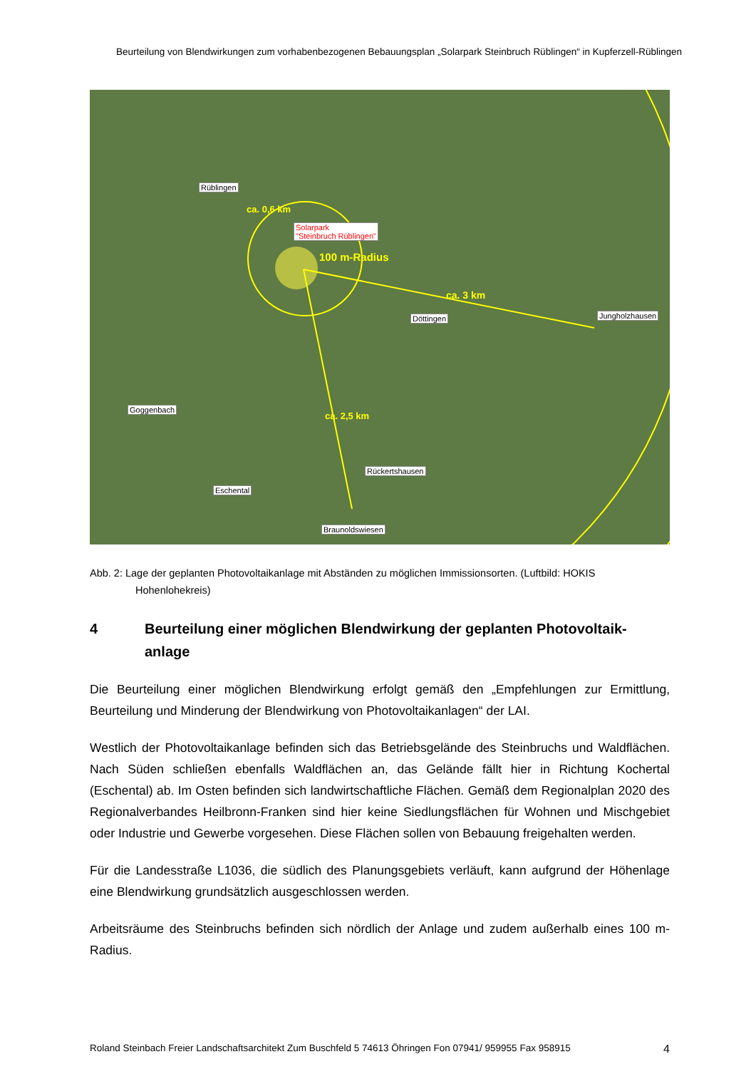Beurteilung von Blendwirkungen zum vorhabenbezogenen Bebauungsplan „Solarpark Steinbruch Rüblingen“ in Kupferzell-Rüblingen
Rüblingen
Solarpark
"Steinbruch Rüblingen"
Döttingen Jungholzhausen
Goggenbach
Rückertshausen
Eschental
Braunoldswiesen
100 m-Radius
ca. 3 km
ca. 0,6 km
ca. 2,5 km
Abb. 2: Lage der geplanten Photovoltaikanlage mit Abständen zu möglichen Immissionsorten. (Luftbild: HOKIS Hohenlohekreis)
4 Beurteilung einer möglichen Blendwirkung der geplanten Photovoltaik-anlage
Die Beurteilung einer möglichen Blendwirkung erfolgt gemäß den „Empfehlungen zur Ermittlung, Beurteilung und Minderung der Blendwirkung von Photovoltaikanlagen“ der LAI.
Westlich der Photovoltaikanlage befinden sich das Betriebsgelände des Steinbruchs und Waldflächen. Nach Süden schließen ebenfalls Waldflächen an, das Gelände fällt hier in Richtung Kochertal (Eschental) ab. Im Osten befinden sich landwirtschaftliche Flächen. Gemäß dem Regionalplan 2020 des Regionalverbandes Heilbronn-Franken sind hier keine Siedlungsflächen für Wohnen und Mischgebiet oder Industrie und Gewerbe vorgesehen. Diese Flächen sollen von Bebauung freigehalten werden.
Für die Landesstraße L1036, die südlich des Planungsgebiets verläuft, kann aufgrund der Höhenlage eine Blendwirkung grundsätzlich ausgeschlossen werden.
Arbeitsräume des Steinbruchs befinden sich nördlich der Anlage und zudem außerhalb eines 100 m-Radius.
Roland Steinbach Freier Landschaftsarchitekt Zum Buschfeld 5 74613 Öhringen Fon 07941/ 959955 Fax 958915 4